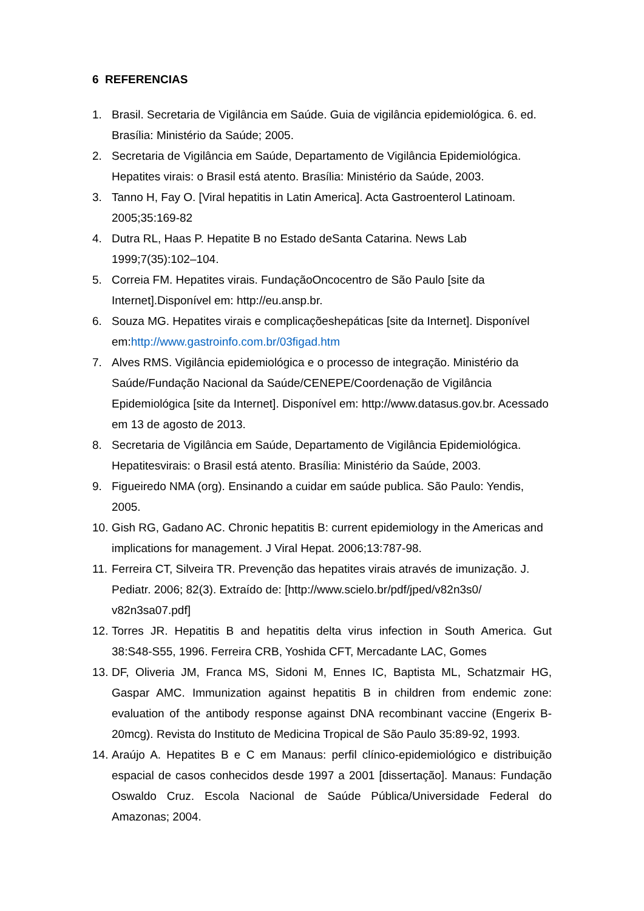6 REFERENCIAS
1. Brasil. Secretaria de Vigilância em Saúde. Guia de vigilância epidemiológica. 6. ed. Brasília: Ministério da Saúde; 2005.
2. Secretaria de Vigilância em Saúde, Departamento de Vigilância Epidemiológica. Hepatites virais: o Brasil está atento. Brasília: Ministério da Saúde, 2003.
3. Tanno H, Fay O. [Viral hepatitis in Latin America]. Acta Gastroenterol Latinoam. 2005;35:169-82
4. Dutra RL, Haas P. Hepatite B no Estado deSanta Catarina. News Lab
1999;7(35):102–104.
5. Correia FM. Hepatites virais. FundaçãoOncocentro de São Paulo [site da
Internet].Disponível em: http://eu.ansp.br.
6. Souza MG. Hepatites virais e complicaçõeshepáticas [site da Internet]. Disponível em:http://www.gastroinfo.com.br/03figad.htm
7. Alves RMS. Vigilância epidemiológica e o processo de integração. Ministério da Saúde/Fundação Nacional da Saúde/CENEPE/Coordenação de Vigilância Epidemiológica [site da Internet]. Disponível em: http://www.datasus.gov.br. Acessado em 13 de agosto de 2013.
8. Secretaria de Vigilância em Saúde, Departamento de Vigilância Epidemiológica. Hepatitesvirais: o Brasil está atento. Brasília: Ministério da Saúde, 2003.
9. Figueiredo NMA (org). Ensinando a cuidar em saúde publica. São Paulo: Yendis, 2005.
10. Gish RG, Gadano AC. Chronic hepatitis B: current epidemiology in the Americas and implications for management. J Viral Hepat. 2006;13:787-98.
11. Ferreira CT, Silveira TR. Prevenção das hepatites virais através de imunização. J. Pediatr. 2006; 82(3). Extraído de: [http://www.scielo.br/pdf/jped/v82n3s0/
v82n3sa07.pdf]
12. Torres JR. Hepatitis B and hepatitis delta virus infection in South America. Gut 38:S48-S55, 1996. Ferreira CRB, Yoshida CFT, Mercadante LAC, Gomes
13. DF, Oliveria JM, Franca MS, Sidoni M, Ennes IC, Baptista ML, Schatzmair HG, Gaspar AMC. Immunization against hepatitis B in children from endemic zone: evaluation of the antibody response against DNA recombinant vaccine (Engerix B-20mcg). Revista do Instituto de Medicina Tropical de São Paulo 35:89-92, 1993.
14. Araújo A. Hepatites B e C em Manaus: perfil clínico-epidemiológico e distribuição espacial de casos conhecidos desde 1997 a 2001 [dissertação]. Manaus: Fundação Oswaldo Cruz. Escola Nacional de Saúde Pública/Universidade Federal do Amazonas; 2004.